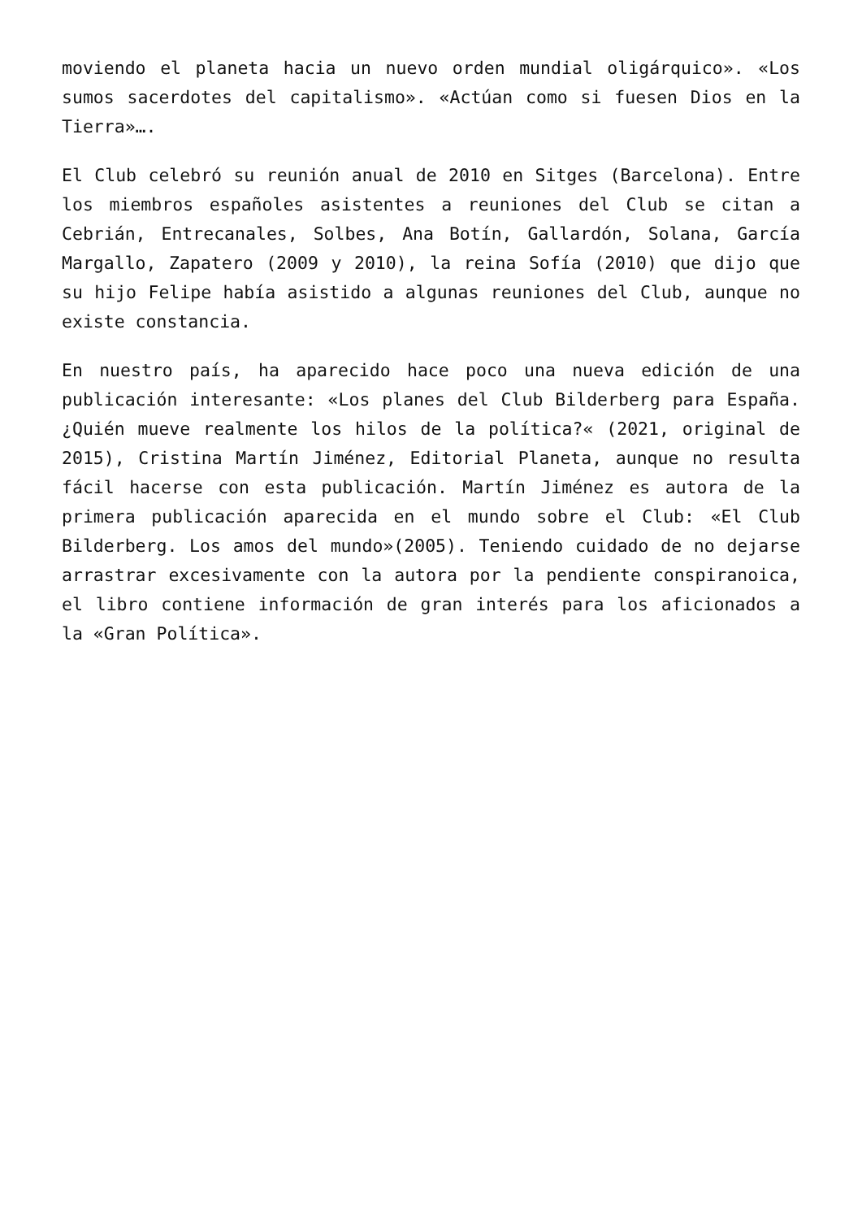moviendo el planeta hacia un nuevo orden mundial oligárquico». «Los sumos sacerdotes del capitalismo». «Actúan como si fuesen Dios en la Tierra»….
El Club celebró su reunión anual de 2010 en Sitges (Barcelona). Entre los miembros españoles asistentes a reuniones del Club se citan a Cebrián, Entrecanales, Solbes, Ana Botín, Gallardón, Solana, García Margallo, Zapatero (2009 y 2010), la reina Sofía (2010) que dijo que su hijo Felipe había asistido a algunas reuniones del Club, aunque no existe constancia.
En nuestro país, ha aparecido hace poco una nueva edición de una publicación interesante: «Los planes del Club Bilderberg para España. ¿Quién mueve realmente los hilos de la política?« (2021, original de 2015), Cristina Martín Jiménez, Editorial Planeta, aunque no resulta fácil hacerse con esta publicación. Martín Jiménez es autora de la primera publicación aparecida en el mundo sobre el Club: «El Club Bilderberg. Los amos del mundo»(2005). Teniendo cuidado de no dejarse arrastrar excesivamente con la autora por la pendiente conspiranoica, el libro contiene información de gran interés para los aficionados a la «Gran Política».